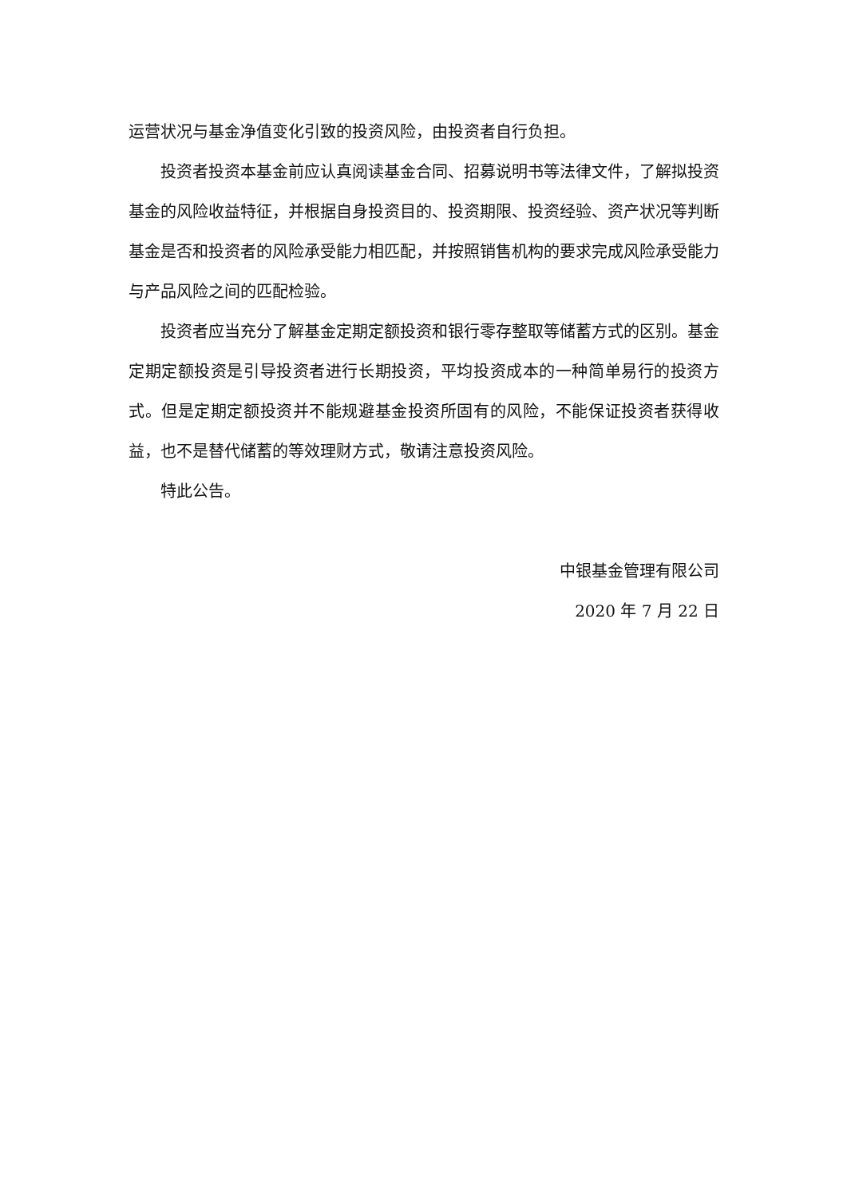运营状况与基金净值变化引致的投资风险，由投资者自行负担。
投资者投资本基金前应认真阅读基金合同、招募说明书等法律文件，了解拟投资基金的风险收益特征，并根据自身投资目的、投资期限、投资经验、资产状况等判断基金是否和投资者的风险承受能力相匹配，并按照销售机构的要求完成风险承受能力与产品风险之间的匹配检验。
投资者应当充分了解基金定期定额投资和银行零存整取等储蓄方式的区别。基金定期定额投资是引导投资者进行长期投资，平均投资成本的一种简单易行的投资方式。但是定期定额投资并不能规避基金投资所固有的风险，不能保证投资者获得收益，也不是替代储蓄的等效理财方式，敬请注意投资风险。
特此公告。
中银基金管理有限公司
2020 年 7 月 22 日